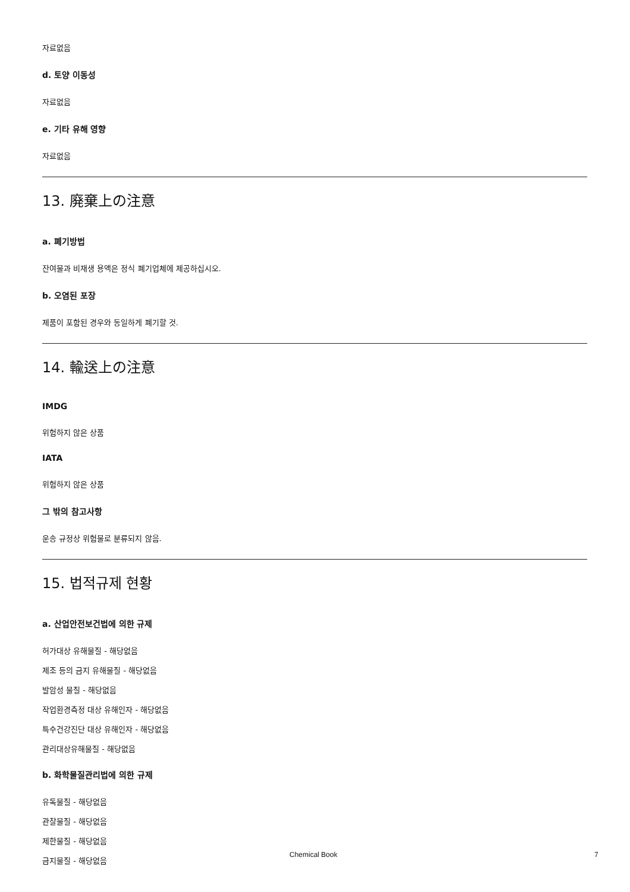자료없음
d. 토양 이동성
자료없음
e. 기타 유해 영향
자료없음
13. 廃棄上の注意
a. 폐기방법
잔여물과 비재생 용액은 정식 폐기업체에 제공하십시오.
b. 오염된 포장
제품이 포함된 경우와 동일하게 폐기할 것.
14. 輸送上の注意
IMDG
위험하지 않은 상품
IATA
위험하지 않은 상품
그 밖의 참고사항
운송 규정상 위험물로 분류되지 않음.
15. 법적규제 현황
a. 산업안전보건법에 의한 규제
허가대상 유해물질 - 해당없음
제조 등의 금지 유해물질 - 해당없음
발암성 물질 - 해당없음
작업환경측정 대상 유해인자 - 해당없음
특수건강진단 대상 유해인자 - 해당없음
관리대상유해물질 - 해당없음
b. 화학물질관리법에 의한 규제
유독물질 - 해당없음
관찰물질 - 해당없음
제한물질 - 해당없음
금지물질 - 해당없음
Chemical Book 7